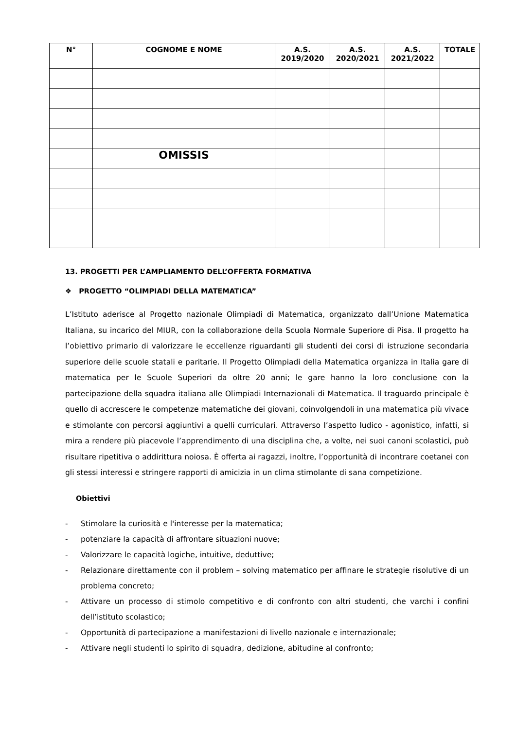| N° | COGNOME E NOME | A.S. 2019/2020 | A.S. 2020/2021 | A.S. 2021/2022 | TOTALE |
| --- | --- | --- | --- | --- | --- |
| | OMISSIS | | | | |
13. PROGETTI PER L’AMPLIAMENTO DELL’OFFERTA FORMATIVA
❖ PROGETTO “OLIMPIADI DELLA MATEMATICA”
L’Istituto aderisce al Progetto nazionale Olimpiadi di Matematica, organizzato dall’Unione Matematica Italiana, su incarico del MIUR, con la collaborazione della Scuola Normale Superiore di Pisa. Il progetto ha l’obiettivo primario di valorizzare le eccellenze riguardanti gli studenti dei corsi di istruzione secondaria superiore delle scuole statali e paritarie. Il Progetto Olimpiadi della Matematica organizza in Italia gare di matematica per le Scuole Superiori da oltre 20 anni; le gare hanno la loro conclusione con la partecipazione della squadra italiana alle Olimpiadi Internazionali di Matematica. Il traguardo principale è quello di accrescere le competenze matematiche dei giovani, coinvolgendoli in una matematica più vivace e stimolante con percorsi aggiuntivi a quelli curriculari. Attraverso l’aspetto ludico - agonistico, infatti, si mira a rendere più piacevole l’apprendimento di una disciplina che, a volte, nei suoi canoni scolastici, può risultare ripetitiva o addirittura noiosa. È offerta ai ragazzi, inoltre, l’opportunità di incontrare coetanei con gli stessi interessi e stringere rapporti di amicizia in un clima stimolante di sana competizione.
Obiettivi
- Stimolare la curiosità e l'interesse per la matematica;
- potenziare la capacità di affrontare situazioni nuove;
- Valorizzare le capacità logiche, intuitive, deduttive;
- Relazionare direttamente con il problem – solving matematico per affinare le strategie risolutive di un problema concreto;
- Attivare un processo di stimolo competitivo e di confronto con altri studenti, che varchi i confini dell’istituto scolastico;
- Opportunità di partecipazione a manifestazioni di livello nazionale e internazionale;
- Attivare negli studenti lo spirito di squadra, dedizione, abitudine al confronto;